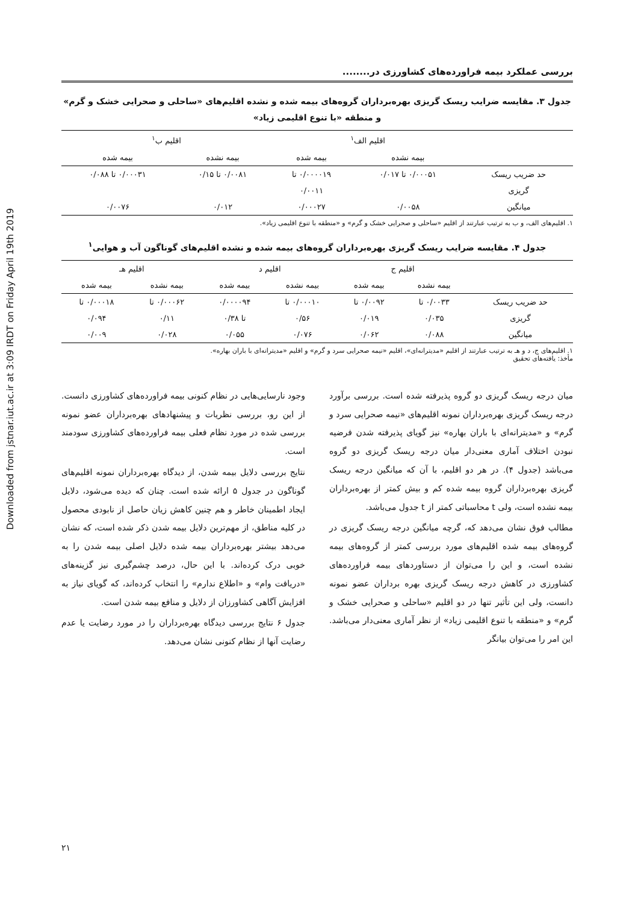Downloaded from jstnar.iut.ac.ir at 3:09 IRDT on Friday April 19th 2019
بررسی عملکرد بیمه فراورده‌های کشاورزی در........
جدول ۳. مقایسه ضرایب ریسک گریزی بهره‌برداران گروه‌های بیمه شده و نشده اقلیم‌های «ساحلی و صحرایی خشک و گرم»
و منطقه «با تنوع اقلیمی زیاد»
| | اقلیم الف<sup>۱</sup> | | اقلیم ب<sup>۱</sup> | |
| --- | --- | --- | --- | --- |
| | بیمه نشده | بیمه شده | بیمه نشده | بیمه شده |
| حد ضریب ریسک | ۰/۰۰۰۵۱ تا ۰/۰۱۷ | ۰/۰۰۰۰۱۹ تا | ۰/۰۰۸۱ تا ۰/۱۵ | ۰/۰۰۰۳۱ تا ۰/۰۸۸ |
| گریزی | | ۰/۰۰۱۱ | | |
| میانگین | ۰/۰۰۵۸ | ۰/۰۰۰۲۷ | ۰/۰۱۲ | ۰/۰۰۷۶ |
۱. اقلیم‌های الف، و ب به ترتیب عبارتند از اقلیم «ساحلی و صحرایی خشک و گرم» و «منطقه با تنوع اقلیمی زیاد».
جدول ۴. مقایسه ضرایب ریسک گریزی بهره‌برداران گروه‌های بیمه شده و نشده اقلیم‌های گوناگون آب و هوایی<sup>۱</sup>
| | اقلیم ج | | اقلیم د | | اقلیم هـ | |
| --- | --- | --- | --- | --- | --- | --- |
| | بیمه نشده | بیمه شده | بیمه نشده | بیمه شده | بیمه نشده | بیمه شده |
| حد ضریب ریسک | ۰/۰۰۳۳ تا | ۰/۰۰۹۲ تا | ۰/۰۰۰۱۰ تا | ۰/۰۰۰۰۹۴ | ۰/۰۰۰۶۲ تا | ۰/۰۰۰۱۸ تا |
| گریزی | ۰/۰۳۵ | ۰/۰۱۹ | ۰/۵۶ | تا ۰/۳۸ | ۰/۱۱ | ۰/۰۹۴ |
| میانگین | ۰/۰۸۸ | ۰/۰۶۲ | ۰/۰۷۶ | ۰/۰۵۵ | ۰/۰۲۸ | ۰/۰۰۹ |
۱. اقلیم‌های ج، د و هـ به ترتیب عبارتند از اقلیم «مدیترانه‌ای»، اقلیم «نیمه صحرایی سرد و گرم» و اقلیم «مدیترانه‌ای با باران بهاره».
مأخذ: یافته‌های تحقیق
میان درجه ریسک گریزی دو گروه پذیرفته شده است. بررسی برآورد درجه ریسک گریزی بهره‌برداران نمونه اقلیم‌های «نیمه صحرایی سرد و گرم» و «مدیترانه‌ای با باران بهاره» نیز گویای پذیرفته شدن فرضیه نبودن اختلاف آماری معنی‌دار میان درجه ریسک گریزی دو گروه می‌باشد (جدول ۴). در هر دو اقلیم، با آن که میانگین درجه ریسک گریزی بهره‌برداران گروه بیمه شده کم و بیش کمتر از بهره‌برداران بیمه نشده است، ولی t محاسباتی کمتر از t جدول می‌باشد.
مطالب فوق نشان می‌دهد که، گرچه میانگین درجه ریسک گریزی در گروه‌های بیمه شده اقلیم‌های مورد بررسی کمتر از گروه‌های بیمه نشده است، و این را می‌توان از دستاوردهای بیمه فراورده‌های کشاورزی در کاهش درجه ریسک گریزی بهره برداران عضو نمونه دانست، ولی این تأثیر تنها در دو اقلیم «ساحلی و صحرایی خشک و گرم» و «منطقه با تنوع اقلیمی زیاد» از نظر آماری معنی‌دار می‌باشد. این امر را می‌توان بیانگر
وجود نارسایی‌هایی در نظام کنونی بیمه فراورده‌های کشاورزی دانست. از این رو، بررسی نظریات و پیشنهادهای بهره‌برداران عضو نمونه بررسی شده در مورد نظام فعلی بیمه فراورده‌های کشاورزی سودمند است.
نتایج بررسی دلایل بیمه شدن، از دیدگاه بهره‌برداران نمونه اقلیم‌های گوناگون در جدول ۵ ارائه شده است. چنان که دیده می‌شود، دلایل ایجاد اطمینان خاطر و هم چنین کاهش زیان حاصل از نابودی محصول در کلیه مناطق، از مهم‌ترین دلایل بیمه شدن ذکر شده است، که نشان می‌دهد بیشتر بهره‌برداران بیمه شده دلایل اصلی بیمه شدن را به خوبی درک کرده‌اند. با این حال، درصد چشم‌گیری نیز گزینه‌های «دریافت وام» و «اطلاع ندارم» را انتخاب کرده‌اند، که گویای نیاز به افزایش آگاهی کشاورزان از دلایل و منافع بیمه شدن است.
جدول ۶ نتایج بررسی دیدگاه بهره‌برداران را در مورد رضایت یا عدم رضایت آنها از نظام کنونی نشان می‌دهد.
۲۱